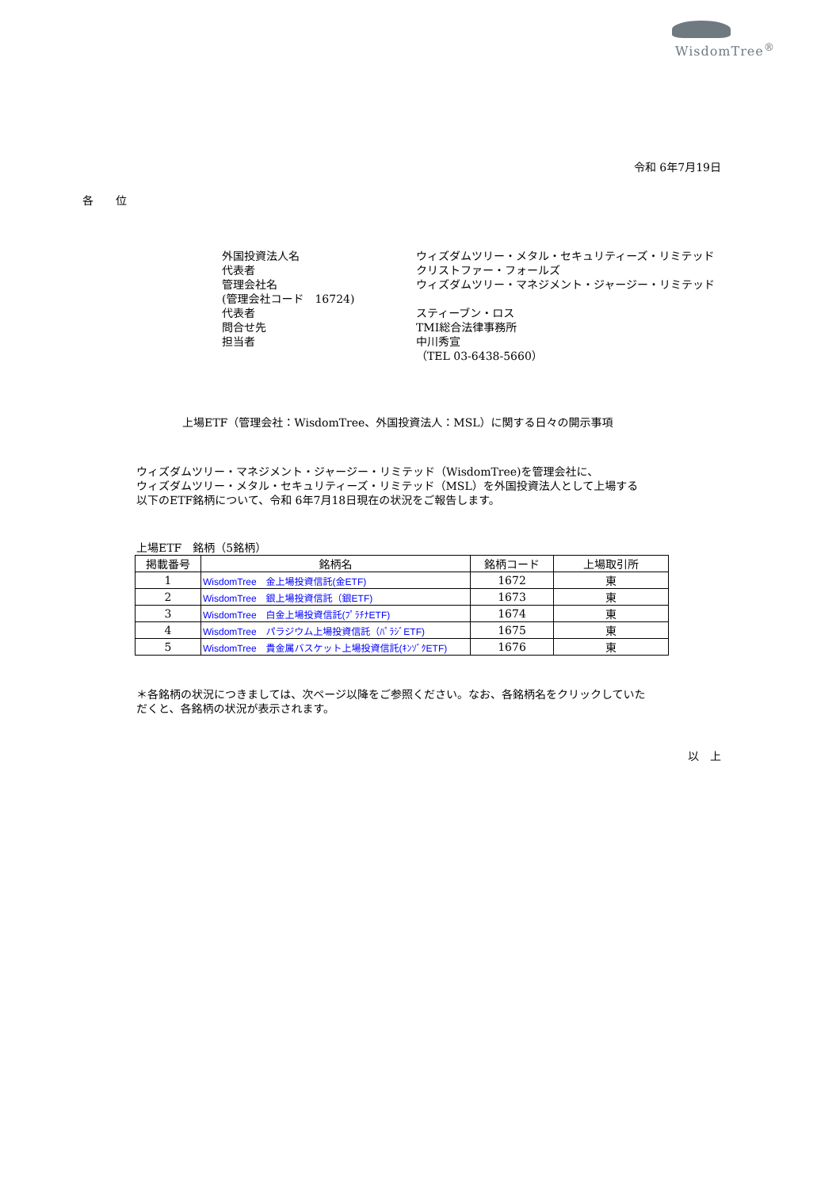WisdomTree<sup>®</sup>
令和 6年7月19日
各　　位
外国投資法人名
ウィズダムツリー・メタル・セキュリティーズ・リミテッド
代表者
クリストファー・フォールズ
管理会社名
ウィズダムツリー・マネジメント・ジャージー・リミテッド
(管理会社コード　16724)
代表者
スティーブン・ロス
問合せ先
TMI総合法律事務所
担当者
中川秀宣
（TEL 03-6438-5660）
上場ETF（管理会社：WisdomTree、外国投資法人：MSL）に関する日々の開示事項
ウィズダムツリー・マネジメント・ジャージー・リミテッド（WisdomTree)を管理会社に、
ウィズダムツリー・メタル・セキュリティーズ・リミテッド（MSL）を外国投資法人として上場する
以下のETF銘柄について、令和 6年7月18日現在の状況をご報告します。
上場ETF　銘柄（5銘柄）
| 掲載番号 | 銘柄名 | 銘柄コード | 上場取引所 |
| --- | --- | --- | --- |
| 1 | WisdomTree 金上場投資信託(金ETF) | 1672 | 東 |
| 2 | WisdomTree 銀上場投資信託（銀ETF) | 1673 | 東 |
| 3 | WisdomTree 白金上場投資信託(ﾌﾟﾗﾁﾅETF) | 1674 | 東 |
| 4 | WisdomTree パラジウム上場投資信託（ﾊﾟﾗｼﾞETF) | 1675 | 東 |
| 5 | WisdomTree 貴金属バスケット上場投資信託(ｷﾝｿﾞｸETF) | 1676 | 東 |
＊各銘柄の状況につきましては、次ページ以降をご参照ください。なお、各銘柄名をクリックしていた
だくと、各銘柄の状況が表示されます。
以　上